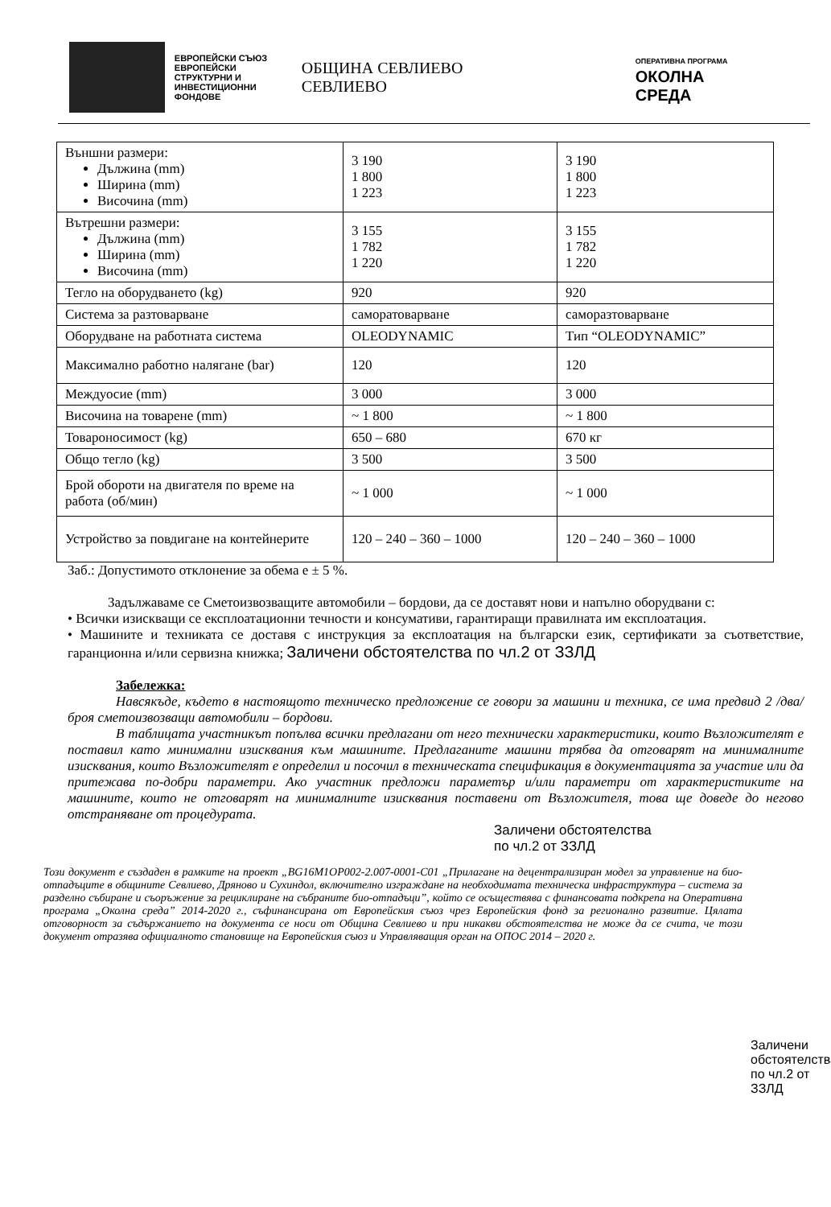ЕВРОПЕЙСКИ СЪЮЗ
ЕВРОПЕЙСКИ СТРУКТУРНИ И ИНВЕСТИЦИОННИ ФОНДОВЕ
ОБЩИНА СЕВЛИЕВО СЕВЛИЕВО
ОПЕРАТИВНА ПРОГРАМА
ОКОЛНА СРЕДА
| Външни размери: Дължина (mm) Ширина (mm) Височина (mm) | 3 190 1 800 1 223 | 3 190 1 800 1 223 |
| Вътрешни размери: Дължина (mm) Ширина (mm) Височина (mm) | 3 155 1 782 1 220 | 3 155 1 782 1 220 |
| Тегло на оборудването (kg) | 920 | 920 |
| Система за разтоварване | саморатоварване | саморазтоварване |
| Оборудване на работната система | OLEODYNAMIC | Тип “OLEODYNAMIC” |
| Максимално работно налягане (bar) | 120 | 120 |
| Междуосие (mm) | 3 000 | 3 000 |
| Височина на товарене (mm) | ~ 1 800 | ~ 1 800 |
| Товароносимост (kg) | 650 – 680 | 670 кг |
| Общо тегло (kg) | 3 500 | 3 500 |
| Брой обороти на двигателя по време на работа (об/мин) | ~ 1 000 | ~ 1 000 |
| Устройство за повдигане на контейнерите | 120 – 240 – 360 – 1000 | 120 – 240 – 360 – 1000 |
Заб.: Допустимото отклонение за обема е ± 5 %.
Задължаваме се Сметоизвозващите автомобили – бордови, да се доставят нови и напълно оборудвани с:
• Всички изискващи се експлоатационни течности и консумативи, гарантиращи правилната им експлоатация.
• Машините и техниката се доставя с инструкция за експлоатация на български език, сертификати за съответствие, гаранционна и/или сервизна книжка; Заличени обстоятелства по чл.2 от ЗЗЛД
Забележка:
Навсякъде, където в настоящото техническо предложение се говори за машини и техника, се има предвид 2 /два/ броя сметоизвозващи автомобили – бордови.
В таблицата участникът попълва всички предлагани от него технически характеристики, които Възложителят е поставил като минимални изисквания към машините. Предлаганите машини трябва да отговарят на минималните изисквания, които Възложителят е определил и посочил в техническата спецификация в документацията за участие или да притежава по-добри параметри. Ако участник предложи параметър и/или параметри от характеристиките на машините, които не отговарят на минималните изисквания поставени от Възложителя, това ще доведе до негово отстраняване от процедурата.
Заличени обстоятелства
по чл.2 от ЗЗЛД
Този документ е създаден в рамките на проект „BG16M1OP002-2.007-0001-C01 „Прилагане на децентрализиран модел за управление на био-отпадъците в общините Севлиево, Дряново и Сухиндол, включително изграждане на необходимата техническа инфраструктура – система за разделно събиране и съоръжение за рециклиране на събраните био-отпадъци”, който се осъществява с финансовата подкрепа на Оперативна програма „Околна среда” 2014-2020 г., съфинансирана от Европейския съюз чрез Европейския фонд за регионално развитие. Цялата отговорност за съдържанието на документа се носи от Община Севлиево и при никакви обстоятелства не може да се счита, че този документ отразява официалното становище на Европейския съюз и Управляващия орган на ОПОС 2014 – 2020 г.
Заличени обстоятелства по чл.2 от ЗЗЛД